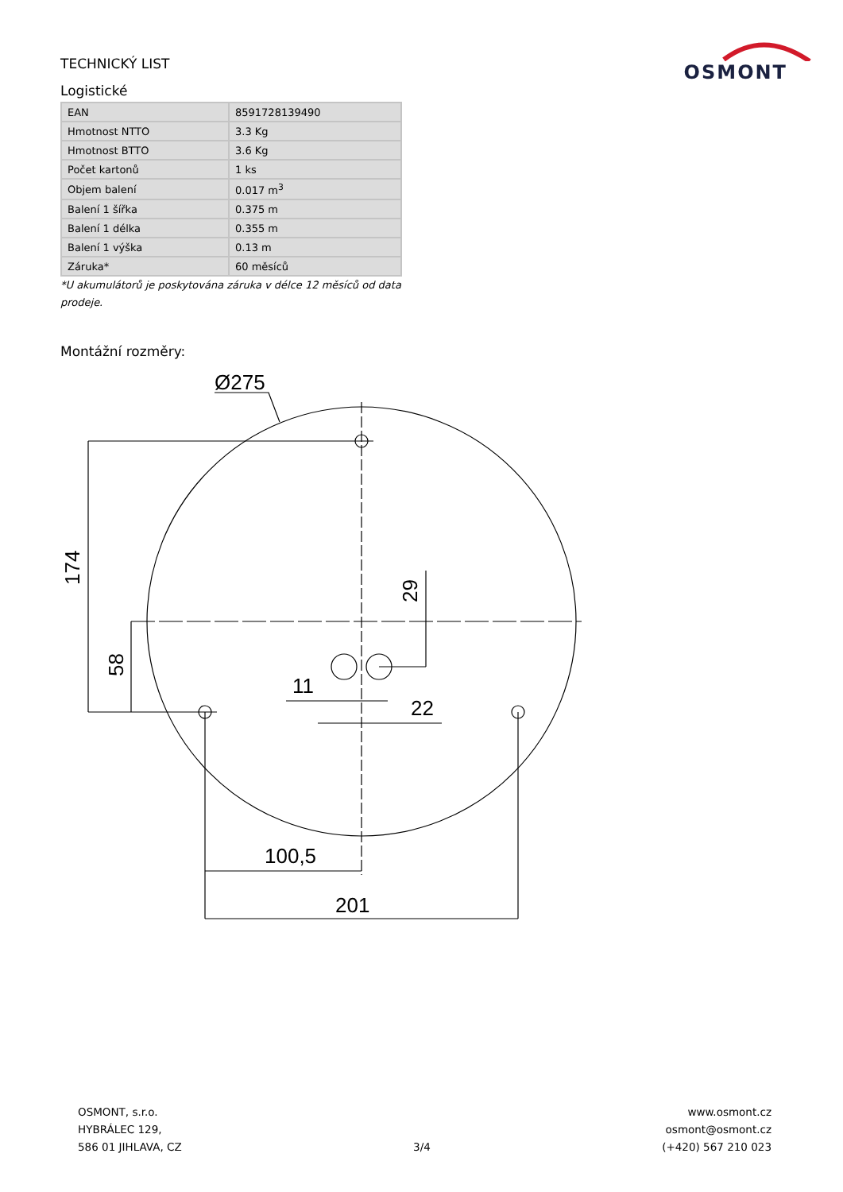OSMONT
TECHNICKÝ LIST
Logistické
| EAN | 8591728139490 |
| Hmotnost NTTO | 3.3 Kg |
| Hmotnost BTTO | 3.6 Kg |
| Počet kartonů | 1 ks |
| Objem balení | 0.017 m<sup>3</sup> |
| Balení 1 šířka | 0.375 m |
| Balení 1 délka | 0.355 m |
| Balení 1 výška | 0.13 m |
| Záruka* | 60 měsíců |
*U akumulátorů je poskytována záruka v délce 12 měsíců od data prodeje.
Montážní rozměry:
Ø275
174
58
29
11
22
100,5
201
OSMONT, s.r.o.
HYBRÁLEC 129,
586 01 JIHLAVA, CZ
3/4 www.osmont.cz
osmont@osmont.cz
(+420) 567 210 023